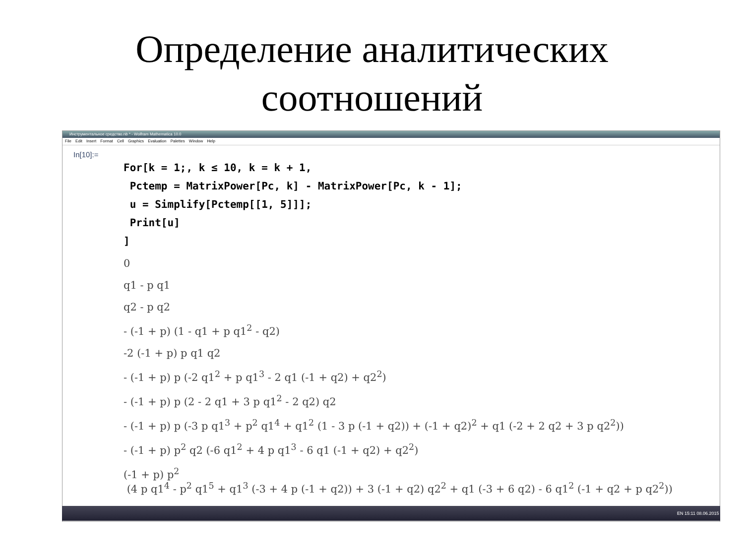Определение аналитических
соотношений
Инструментальное средство.nb * - Wolfram Mathematica 10.0
File Edit Insert Format Cell Graphics Evaluation Palettes Window Help
In[10]:=
For[k = 1;, k ≤ 10, k = k + 1, Pctemp = MatrixPower[Pc, k] - MatrixPower[Pc, k - 1]; u = Simplify[Pctemp[[1, 5]]]; Print[u] ]
0
q1 - p q1
q2 - p q2
- (-1 + p) (1 - q1 + p q1<sup>2</sup> - q2)
-2 (-1 + p) p q1 q2
- (-1 + p) p (-2 q1<sup>2</sup> + p q1<sup>3</sup> - 2 q1 (-1 + q2) + q2<sup>2</sup>)
- (-1 + p) p (2 - 2 q1 + 3 p q1<sup>2</sup> - 2 q2) q2
- (-1 + p) p (-3 p q1<sup>3</sup> + p<sup>2</sup> q1<sup>4</sup> + q1<sup>2</sup> (1 - 3 p (-1 + q2)) + (-1 + q2)<sup>2</sup> + q1 (-2 + 2 q2 + 3 p q2<sup>2</sup>))
- (-1 + p) p<sup>2</sup> q2 (-6 q1<sup>2</sup> + 4 p q1<sup>3</sup> - 6 q1 (-1 + q2) + q2<sup>2</sup>)
(-1 + p) p<sup>2</sup>
(4 p q1<sup>4</sup> - p<sup>2</sup> q1<sup>5</sup> + q1<sup>3</sup> (-3 + 4 p (-1 + q2)) + 3 (-1 + q2) q2<sup>2</sup> + q1 (-3 + 6 q2) - 6 q1<sup>2</sup> (-1 + q2 + p q2<sup>2</sup>))
EN 15:11 08.06.2015